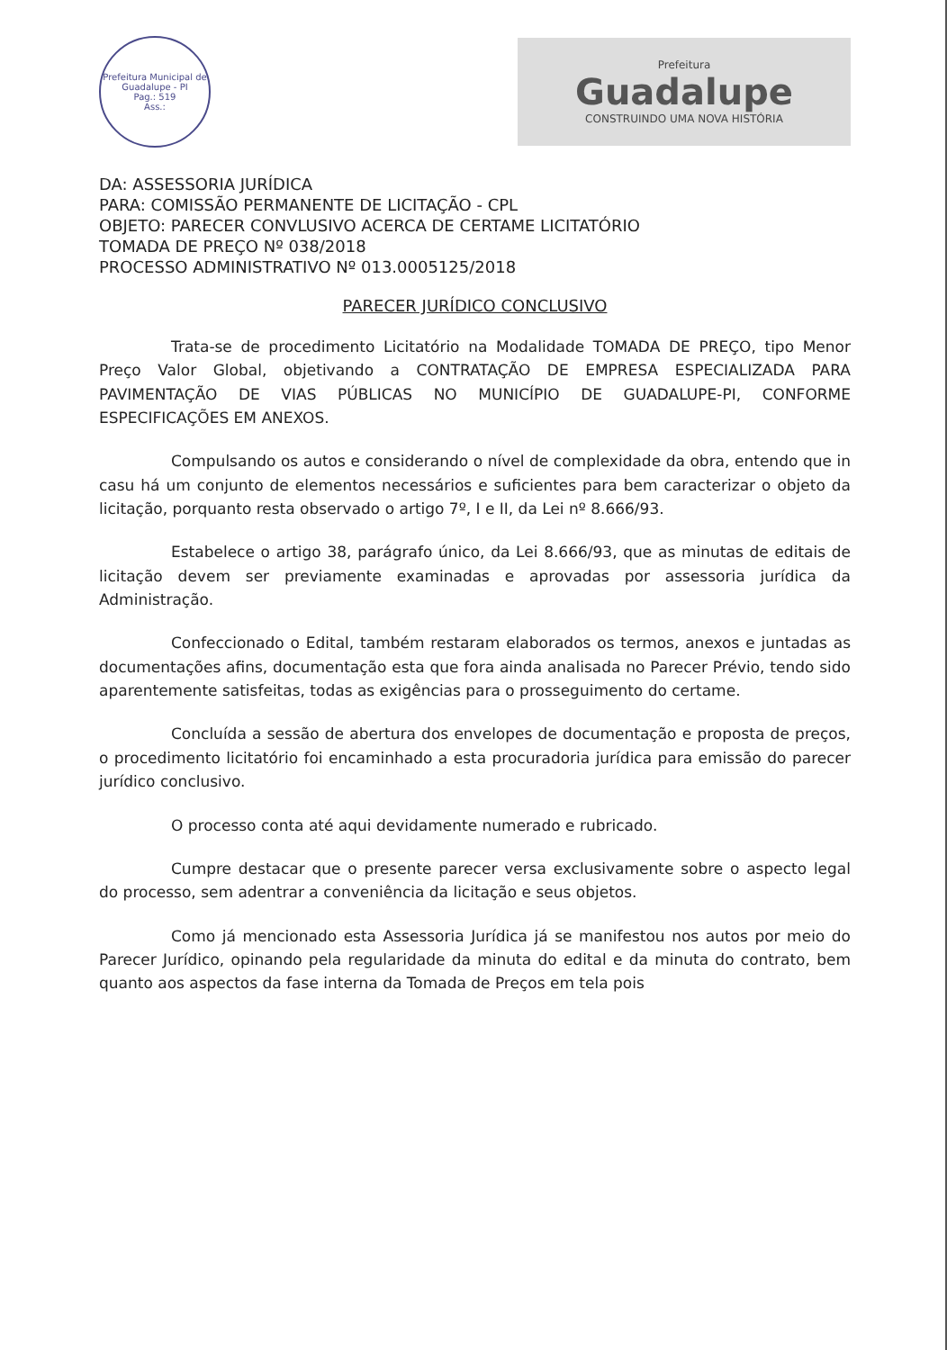Prefeitura Municipal de Guadalupe - PI
Pag.: 519
Ass.:
Prefeitura
Guadalupe
CONSTRUINDO UMA NOVA HISTÓRIA
DA: ASSESSORIA JURÍDICA
PARA: COMISSÃO PERMANENTE DE LICITAÇÃO - CPL
OBJETO: PARECER CONVLUSIVO ACERCA DE CERTAME LICITATÓRIO
TOMADA DE PREÇO Nº 038/2018
PROCESSO ADMINISTRATIVO Nº 013.0005125/2018
PARECER JURÍDICO CONCLUSIVO
Trata-se de procedimento Licitatório na Modalidade TOMADA DE PREÇO, tipo Menor Preço Valor Global, objetivando a CONTRATAÇÃO DE EMPRESA ESPECIALIZADA PARA PAVIMENTAÇÃO DE VIAS PÚBLICAS NO MUNICÍPIO DE GUADALUPE-PI, CONFORME ESPECIFICAÇÕES EM ANEXOS.
Compulsando os autos e considerando o nível de complexidade da obra, entendo que in casu há um conjunto de elementos necessários e suficientes para bem caracterizar o objeto da licitação, porquanto resta observado o artigo 7º, I e II, da Lei nº 8.666/93.
Estabelece o artigo 38, parágrafo único, da Lei 8.666/93, que as minutas de editais de licitação devem ser previamente examinadas e aprovadas por assessoria jurídica da Administração.
Confeccionado o Edital, também restaram elaborados os termos, anexos e juntadas as documentações afins, documentação esta que fora ainda analisada no Parecer Prévio, tendo sido aparentemente satisfeitas, todas as exigências para o prosseguimento do certame.
Concluída a sessão de abertura dos envelopes de documentação e proposta de preços, o procedimento licitatório foi encaminhado a esta procuradoria jurídica para emissão do parecer jurídico conclusivo.
O processo conta até aqui devidamente numerado e rubricado.
Cumpre destacar que o presente parecer versa exclusivamente sobre o aspecto legal do processo, sem adentrar a conveniência da licitação e seus objetos.
Como já mencionado esta Assessoria Jurídica já se manifestou nos autos por meio do Parecer Jurídico, opinando pela regularidade da minuta do edital e da minuta do contrato, bem quanto aos aspectos da fase interna da Tomada de Preços em tela pois